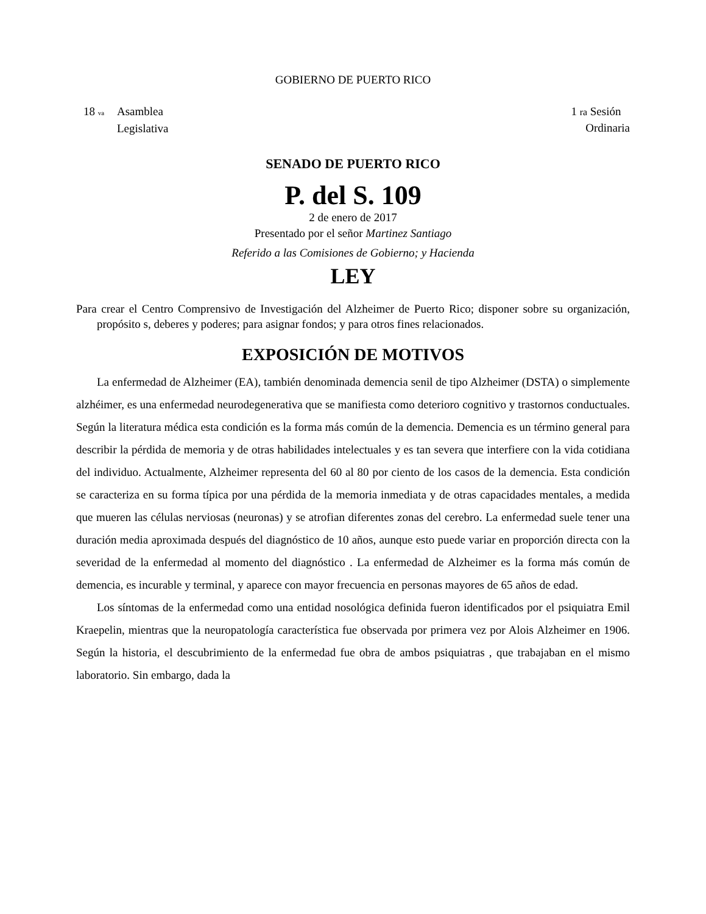GOBIERNO DE PUERTO RICO
18 va Asamblea
Legislativa
1 ra Sesión
Ordinaria
SENADO DE PUERTO RICO
P. del S. 109
2 de enero de 2017
Presentado por el señor Martinez Santiago
Referido a las Comisiones de Gobierno; y Hacienda
LEY
Para crear el Centro Comprensivo de Investigación del Alzheimer de Puerto Rico; disponer sobre su organización, propósito s, deberes y poderes; para asignar fondos; y para otros fines relacionados.
EXPOSICIÓN DE MOTIVOS
La enfermedad de Alzheimer (EA), también denominada demencia senil de tipo Alzheimer (DSTA) o simplemente alzhéimer, es una enfermedad neurodegenerativa que se manifiesta como deterioro cognitivo y trastornos conductuales. Según la literatura médica esta condición es la forma más común de la demencia. Demencia es un término general para describir la pérdida de memoria y de otras habilidades intelectuales y es tan severa que interfiere con la vida cotidiana del individuo. Actualmente, Alzheimer representa del 60 al 80 por ciento de los casos de la demencia. Esta condición se caracteriza en su forma típica por una pérdida de la memoria inmediata y de otras capacidades mentales, a medida que mueren las células nerviosas (neuronas) y se atrofian diferentes zonas del cerebro. La enfermedad suele tener una duración media aproximada después del diagnóstico de 10 años, aunque esto puede variar en proporción directa con la severidad de la enfermedad al momento del diagnóstico . La enfermedad de Alzheimer es la forma más común de demencia, es incurable y terminal, y aparece con mayor frecuencia en personas mayores de 65 años de edad.
Los síntomas de la enfermedad como una entidad nosológica definida fueron identificados por el psiquiatra Emil Kraepelin, mientras que la neuropatología característica fue observada por primera vez por Alois Alzheimer en 1906. Según la historia, el descubrimiento de la enfermedad fue obra de ambos psiquiatras , que trabajaban en el mismo laboratorio. Sin embargo, dada la